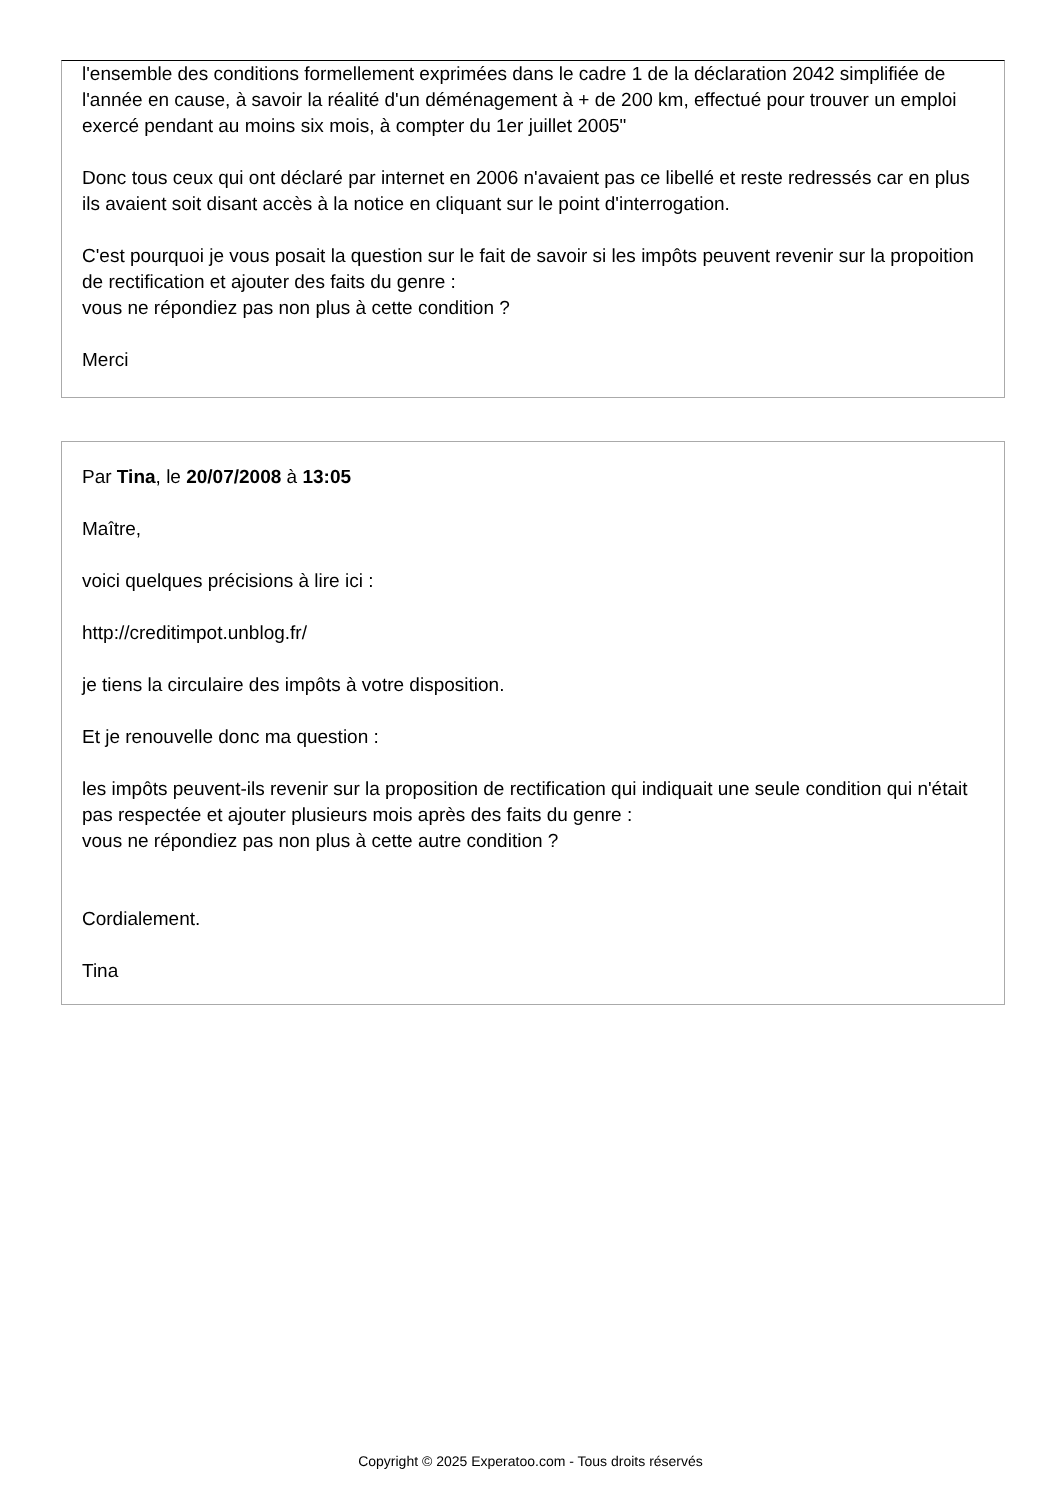l'ensemble des conditions formellement exprimées dans le cadre 1 de la déclaration 2042 simplifiée de l'année en cause, à savoir la réalité d'un déménagement à + de 200 km, effectué pour trouver un emploi exercé pendant au moins six mois, à compter du 1er juillet 2005"
Donc tous ceux qui ont déclaré par internet en 2006 n'avaient pas ce libellé et reste redressés car en plus ils avaient soit disant accès à la notice en cliquant sur le point d'interrogation.
C'est pourquoi je vous posait la question sur le fait de savoir si les impôts peuvent revenir sur la propoition de rectification et ajouter des faits du genre :
vous ne répondiez pas non plus à cette condition ?
Merci
Par Tina, le 20/07/2008 à 13:05
Maître,
voici quelques précisions à lire ici :
http://creditimpot.unblog.fr/
je tiens la circulaire des impôts à votre disposition.
Et je renouvelle donc ma question :
les impôts peuvent-ils revenir sur la proposition de rectification qui indiquait une seule condition qui n'était pas respectée et ajouter plusieurs mois après des faits du genre :
vous ne répondiez pas non plus à cette autre condition ?
Cordialement.
Tina
Copyright © 2025 Experatoo.com - Tous droits réservés